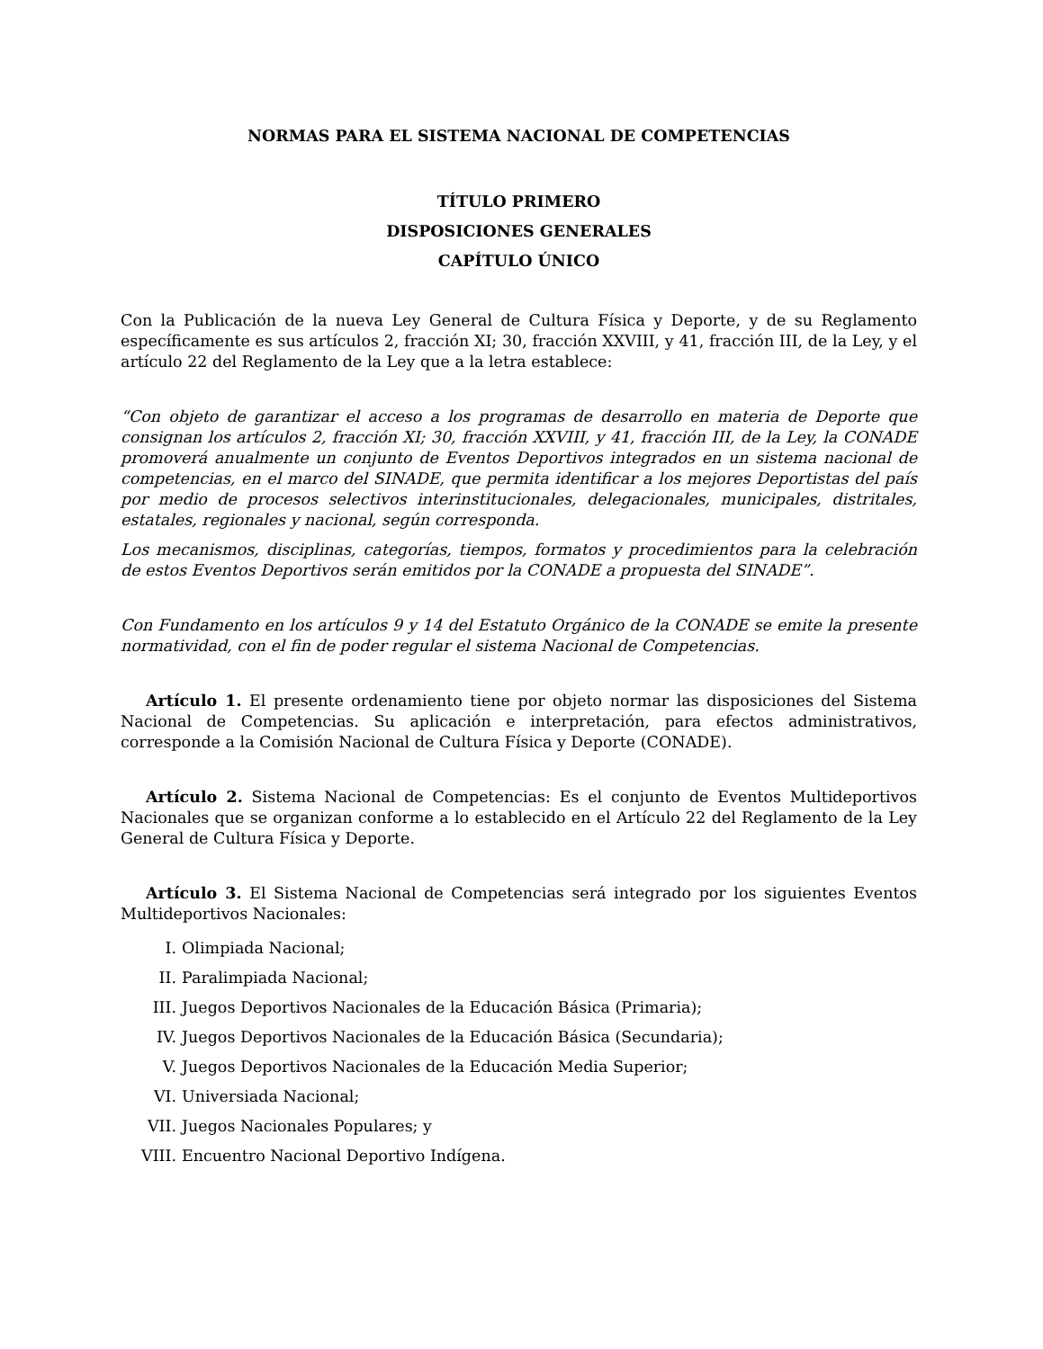NORMAS PARA EL SISTEMA NACIONAL DE COMPETENCIAS
TÍTULO PRIMERO
DISPOSICIONES GENERALES
CAPÍTULO ÚNICO
Con la Publicación de la nueva Ley General de Cultura Física y Deporte, y de su Reglamento específicamente es sus artículos 2, fracción XI; 30, fracción XXVIII, y 41, fracción III, de la Ley, y el artículo 22 del Reglamento de la Ley que a la letra establece:
“Con objeto de garantizar el acceso a los programas de desarrollo en materia de Deporte que consignan los artículos 2, fracción XI; 30, fracción XXVIII, y 41, fracción III, de la Ley, la CONADE promoverá anualmente un conjunto de Eventos Deportivos integrados en un sistema nacional de competencias, en el marco del SINADE, que permita identificar a los mejores Deportistas del país por medio de procesos selectivos interinstitucionales, delegacionales, municipales, distritales, estatales, regionales y nacional, según corresponda.
Los mecanismos, disciplinas, categorías, tiempos, formatos y procedimientos para la celebración de estos Eventos Deportivos serán emitidos por la CONADE a propuesta del SINADE”.
Con Fundamento en los artículos 9 y 14 del Estatuto Orgánico de la CONADE se emite la presente normatividad, con el fin de poder regular el sistema Nacional de Competencias.
Artículo 1. El presente ordenamiento tiene por objeto normar las disposiciones del Sistema Nacional de Competencias. Su aplicación e interpretación, para efectos administrativos, corresponde a la Comisión Nacional de Cultura Física y Deporte (CONADE).
Artículo 2. Sistema Nacional de Competencias: Es el conjunto de Eventos Multideportivos Nacionales que se organizan conforme a lo establecido en el Artículo 22 del Reglamento de la Ley General de Cultura Física y Deporte.
Artículo 3. El Sistema Nacional de Competencias será integrado por los siguientes Eventos Multideportivos Nacionales:
I. Olimpiada Nacional;
II. Paralimpiada Nacional;
III. Juegos Deportivos Nacionales de la Educación Básica (Primaria);
IV. Juegos Deportivos Nacionales de la Educación Básica (Secundaria);
V. Juegos Deportivos Nacionales de la Educación Media Superior;
VI. Universiada Nacional;
VII. Juegos Nacionales Populares; y
VIII. Encuentro Nacional Deportivo Indígena.